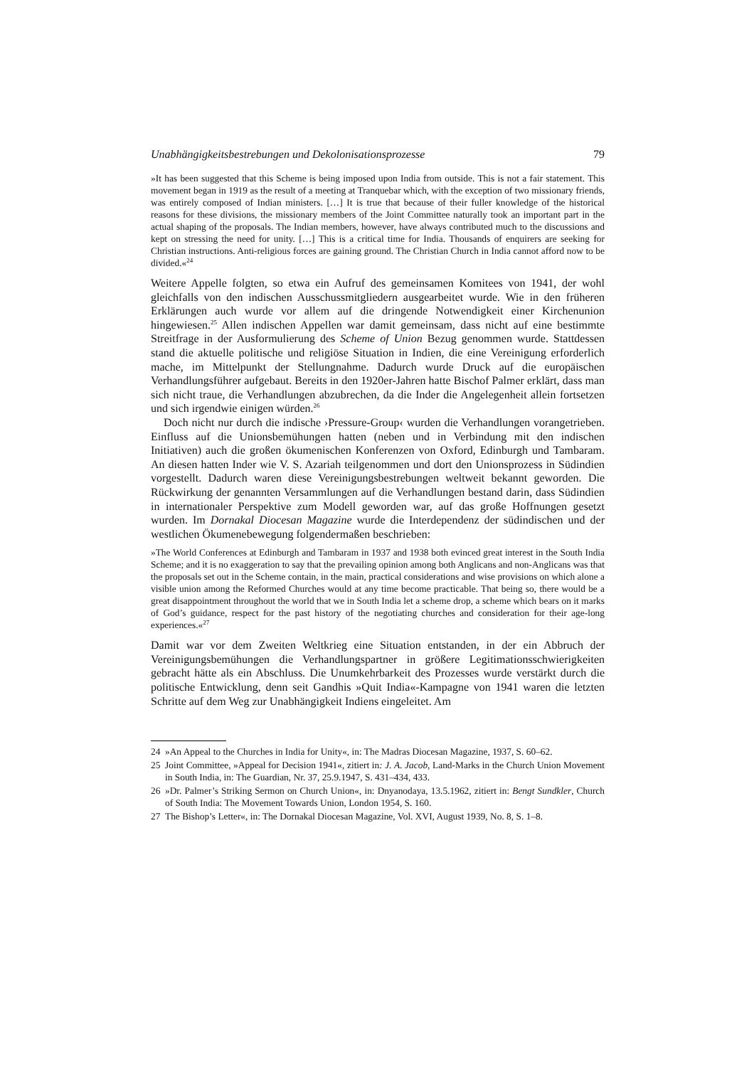Unabhängigkeitsbestrebungen und Dekolonisationsprozesse 79
»It has been suggested that this Scheme is being imposed upon India from outside. This is not a fair statement. This movement began in 1919 as the result of a meeting at Tranquebar which, with the exception of two missionary friends, was entirely composed of Indian ministers. […] It is true that because of their fuller knowledge of the historical reasons for these divisions, the missionary members of the Joint Committee naturally took an important part in the actual shaping of the proposals. The Indian members, however, have always contributed much to the discussions and kept on stressing the need for unity. […] This is a critical time for India. Thousands of enquirers are seeking for Christian instructions. Anti-religious forces are gaining ground. The Christian Church in India cannot afford now to be divided.«<sup>24</sup>
Weitere Appelle folgten, so etwa ein Aufruf des gemeinsamen Komitees von 1941, der wohl gleichfalls von den indischen Ausschussmitgliedern ausgearbeitet wurde. Wie in den früheren Erklärungen auch wurde vor allem auf die dringende Notwendigkeit einer Kirchenunion hingewiesen.<sup>25</sup> Allen indischen Appellen war damit gemeinsam, dass nicht auf eine bestimmte Streitfrage in der Ausformulierung des Scheme of Union Bezug genommen wurde. Stattdessen stand die aktuelle politische und religiöse Situation in Indien, die eine Vereinigung erforderlich mache, im Mittelpunkt der Stellungnahme. Dadurch wurde Druck auf die europäischen Verhandlungsführer aufgebaut. Bereits in den 1920er-Jahren hatte Bischof Palmer erklärt, dass man sich nicht traue, die Verhandlungen abzubrechen, da die Inder die Angelegenheit allein fortsetzen und sich irgendwie einigen würden.<sup>26</sup>
Doch nicht nur durch die indische ›Pressure-Group‹ wurden die Verhandlungen vorangetrieben. Einfluss auf die Unionsbemühungen hatten (neben und in Verbindung mit den indischen Initiativen) auch die großen ökumenischen Konferenzen von Oxford, Edinburgh und Tambaram. An diesen hatten Inder wie V. S. Azariah teilgenommen und dort den Unionsprozess in Südindien vorgestellt. Dadurch waren diese Vereinigungsbestrebungen weltweit bekannt geworden. Die Rückwirkung der genannten Versammlungen auf die Verhandlungen bestand darin, dass Südindien in internationaler Perspektive zum Modell geworden war, auf das große Hoffnungen gesetzt wurden. Im Dornakal Diocesan Magazine wurde die Interdependenz der südindischen und der westlichen Ökumenebewegung folgendermaßen beschrieben:
»The World Conferences at Edinburgh and Tambaram in 1937 and 1938 both evinced great interest in the South India Scheme; and it is no exaggeration to say that the prevailing opinion among both Anglicans and non-Anglicans was that the proposals set out in the Scheme contain, in the main, practical considerations and wise provisions on which alone a visible union among the Reformed Churches would at any time become practicable. That being so, there would be a great disappointment throughout the world that we in South India let a scheme drop, a scheme which bears on it marks of God’s guidance, respect for the past history of the negotiating churches and consideration for their age-long experiences.«<sup>27</sup>
Damit war vor dem Zweiten Weltkrieg eine Situation entstanden, in der ein Abbruch der Vereinigungsbemühungen die Verhandlungspartner in größere Legitimationsschwierigkeiten gebracht hätte als ein Abschluss. Die Unumkehrbarkeit des Prozesses wurde verstärkt durch die politische Entwicklung, denn seit Gandhis »Quit India«-Kampagne von 1941 waren die letzten Schritte auf dem Weg zur Unabhängigkeit Indiens eingeleitet. Am
24 »An Appeal to the Churches in India for Unity«, in: The Madras Diocesan Magazine, 1937, S. 60–62.
25 Joint Committee, »Appeal for Decision 1941«, zitiert in: J. A. Jacob, Land-Marks in the Church Union Movement in South India, in: The Guardian, Nr. 37, 25.9.1947, S. 431–434, 433.
26 »Dr. Palmer’s Striking Sermon on Church Union«, in: Dnyanodaya, 13.5.1962, zitiert in: Bengt Sundkler, Church of South India: The Movement Towards Union, London 1954, S. 160.
27 The Bishop’s Letter«, in: The Dornakal Diocesan Magazine, Vol. XVI, August 1939, No. 8, S. 1–8.